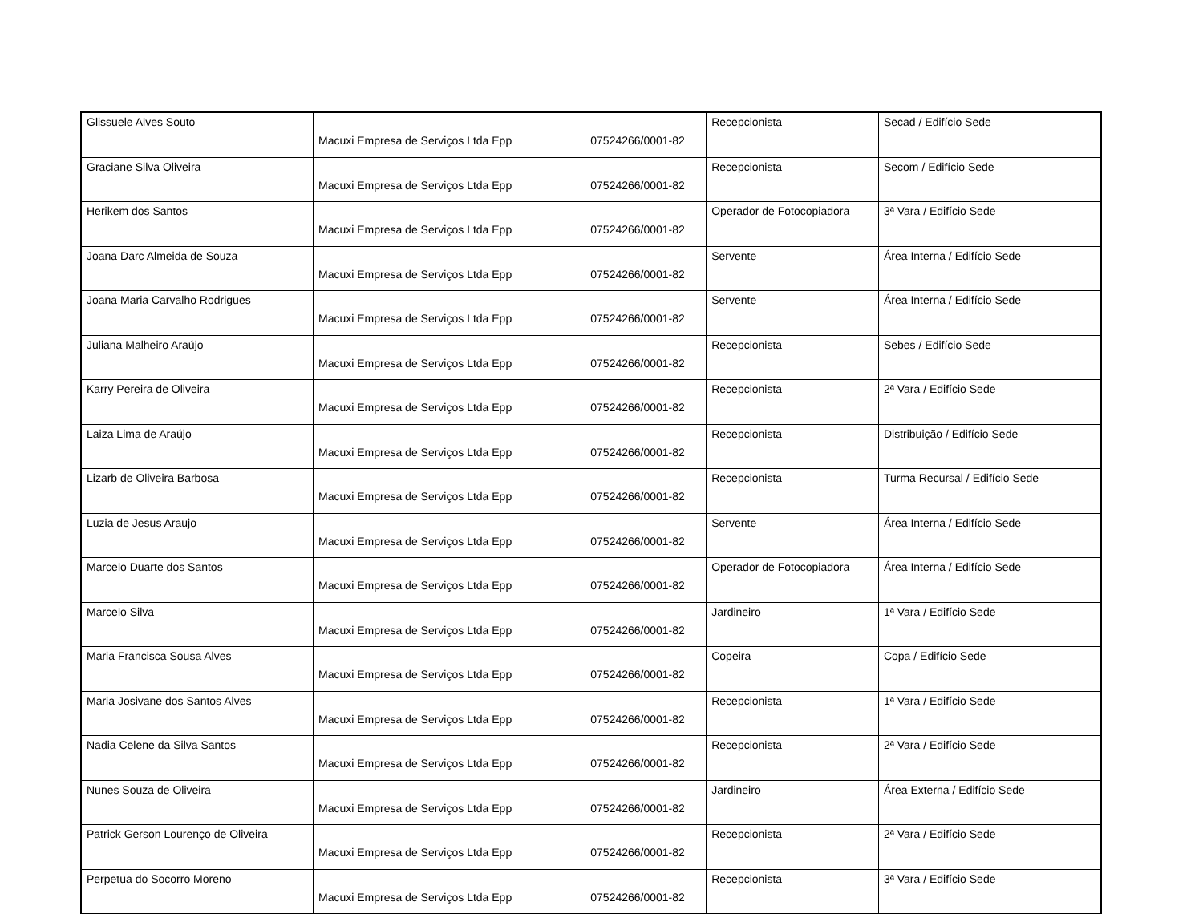| Glissuele Alves Souto | Macuxi Empresa de Serviços Ltda Epp | 07524266/0001-82 | Recepcionista | Secad / Edifício Sede |
| Graciane Silva Oliveira | Macuxi Empresa de Serviços Ltda Epp | 07524266/0001-82 | Recepcionista | Secom / Edifício Sede |
| Herikem dos Santos | Macuxi Empresa de Serviços Ltda Epp | 07524266/0001-82 | Operador de Fotocopiadora | 3ª Vara / Edifício Sede |
| Joana Darc Almeida de Souza | Macuxi Empresa de Serviços Ltda Epp | 07524266/0001-82 | Servente | Área Interna / Edifício Sede |
| Joana Maria Carvalho Rodrigues | Macuxi Empresa de Serviços Ltda Epp | 07524266/0001-82 | Servente | Área Interna / Edifício Sede |
| Juliana Malheiro Araújo | Macuxi Empresa de Serviços Ltda Epp | 07524266/0001-82 | Recepcionista | Sebes / Edifício Sede |
| Karry Pereira de Oliveira | Macuxi Empresa de Serviços Ltda Epp | 07524266/0001-82 | Recepcionista | 2ª Vara / Edifício Sede |
| Laiza Lima de Araújo | Macuxi Empresa de Serviços Ltda Epp | 07524266/0001-82 | Recepcionista | Distribuição / Edifício Sede |
| Lizarb de Oliveira Barbosa | Macuxi Empresa de Serviços Ltda Epp | 07524266/0001-82 | Recepcionista | Turma Recursal / Edifício Sede |
| Luzia de Jesus Araujo | Macuxi Empresa de Serviços Ltda Epp | 07524266/0001-82 | Servente | Área Interna / Edifício Sede |
| Marcelo Duarte dos Santos | Macuxi Empresa de Serviços Ltda Epp | 07524266/0001-82 | Operador de Fotocopiadora | Área Interna / Edifício Sede |
| Marcelo Silva | Macuxi Empresa de Serviços Ltda Epp | 07524266/0001-82 | Jardineiro | 1ª Vara / Edifício Sede |
| Maria Francisca Sousa Alves | Macuxi Empresa de Serviços Ltda Epp | 07524266/0001-82 | Copeira | Copa / Edifício Sede |
| Maria Josivane dos Santos Alves | Macuxi Empresa de Serviços Ltda Epp | 07524266/0001-82 | Recepcionista | 1ª Vara / Edifício Sede |
| Nadia Celene da Silva Santos | Macuxi Empresa de Serviços Ltda Epp | 07524266/0001-82 | Recepcionista | 2ª Vara / Edifício Sede |
| Nunes Souza de Oliveira | Macuxi Empresa de Serviços Ltda Epp | 07524266/0001-82 | Jardineiro | Área Externa / Edifício Sede |
| Patrick Gerson Lourenço de Oliveira | Macuxi Empresa de Serviços Ltda Epp | 07524266/0001-82 | Recepcionista | 2ª Vara / Edifício Sede |
| Perpetua do Socorro Moreno | Macuxi Empresa de Serviços Ltda Epp | 07524266/0001-82 | Recepcionista | 3ª Vara / Edifício Sede |